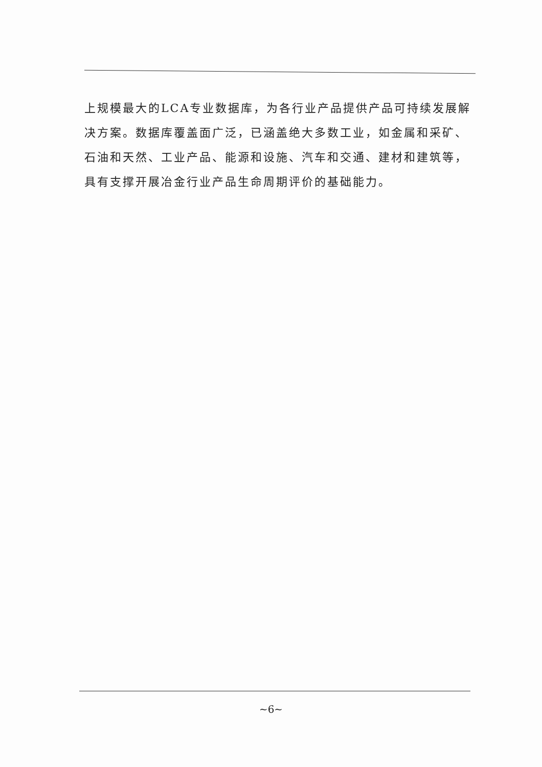上规模最大的LCA专业数据库，为各行业产品提供产品可持续发展解决方案。数据库覆盖面广泛，已涵盖绝大多数工业，如金属和采矿、石油和天然、工业产品、能源和设施、汽车和交通、建材和建筑等，具有支撑开展冶金行业产品生命周期评价的基础能力。
~6~